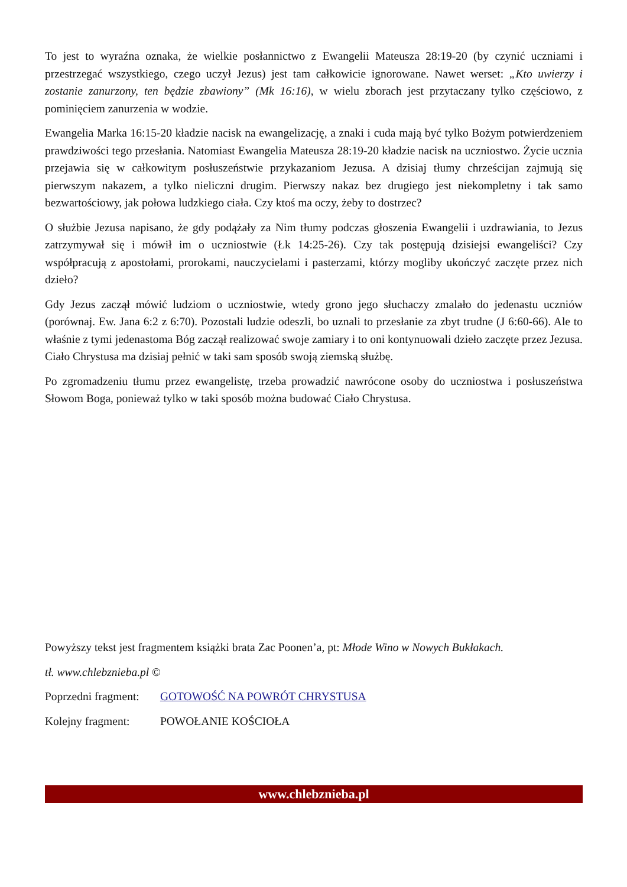To jest to wyraźna oznaka, że wielkie posłannictwo z Ewangelii Mateusza 28:19-20 (by czynić uczniami i przestrzegać wszystkiego, czego uczył Jezus) jest tam całkowicie ignorowane. Nawet werset: „Kto uwierzy i zostanie zanurzony, ten będzie zbawiony” (Mk 16:16), w wielu zborach jest przytaczany tylko częściowo, z pominięciem zanurzenia w wodzie.
Ewangelia Marka 16:15-20 kładzie nacisk na ewangelizację, a znaki i cuda mają być tylko Bożym potwierdzeniem prawdziwości tego przesłania. Natomiast Ewangelia Mateusza 28:19-20 kładzie nacisk na uczniostwo. Życie ucznia przejawia się w całkowitym posłuszeństwie przykazaniom Jezusa. A dzisiaj tłumy chrześcijan zajmują się pierwszym nakazem, a tylko nieliczni drugim. Pierwszy nakaz bez drugiego jest niekompletny i tak samo bezwartościowy, jak połowa ludzkiego ciała. Czy ktoś ma oczy, żeby to dostrzec?
O służbie Jezusa napisano, że gdy podążały za Nim tłumy podczas głoszenia Ewangelii i uzdrawiania, to Jezus zatrzymywał się i mówił im o uczniostwie (Łk 14:25-26). Czy tak postępują dzisiejsi ewangeliści? Czy współpracują z apostołami, prorokami, nauczycielami i pasterzami, którzy mogliby ukończyć zaczęte przez nich dzieło?
Gdy Jezus zaczął mówić ludziom o uczniostwie, wtedy grono jego słuchaczy zmalało do jedenastu uczniów (porównaj. Ew. Jana 6:2 z 6:70). Pozostali ludzie odeszli, bo uznali to przesłanie za zbyt trudne (J 6:60-66). Ale to właśnie z tymi jedenastoma Bóg zaczął realizować swoje zamiary i to oni kontynuowali dzieło zaczęte przez Jezusa. Ciało Chrystusa ma dzisiaj pełnić w taki sam sposób swoją ziemską służbę.
Po zgromadzeniu tłumu przez ewangelistę, trzeba prowadzić nawrócone osoby do uczniostwa i posłuszeństwa Słowom Boga, ponieważ tylko w taki sposób można budować Ciało Chrystusa.
Powyższy tekst jest fragmentem książki brata Zac Poonen’a, pt: Młode Wino w Nowych Bukłakach.
tł. www.chlebznieba.pl ©
Poprzedni fragment: GOTOWOŚĆ NA POWRÓT CHRYSTUSA
Kolejny fragment: POWOŁANIE KOŚCIOŁA
www.chlebznieba.pl